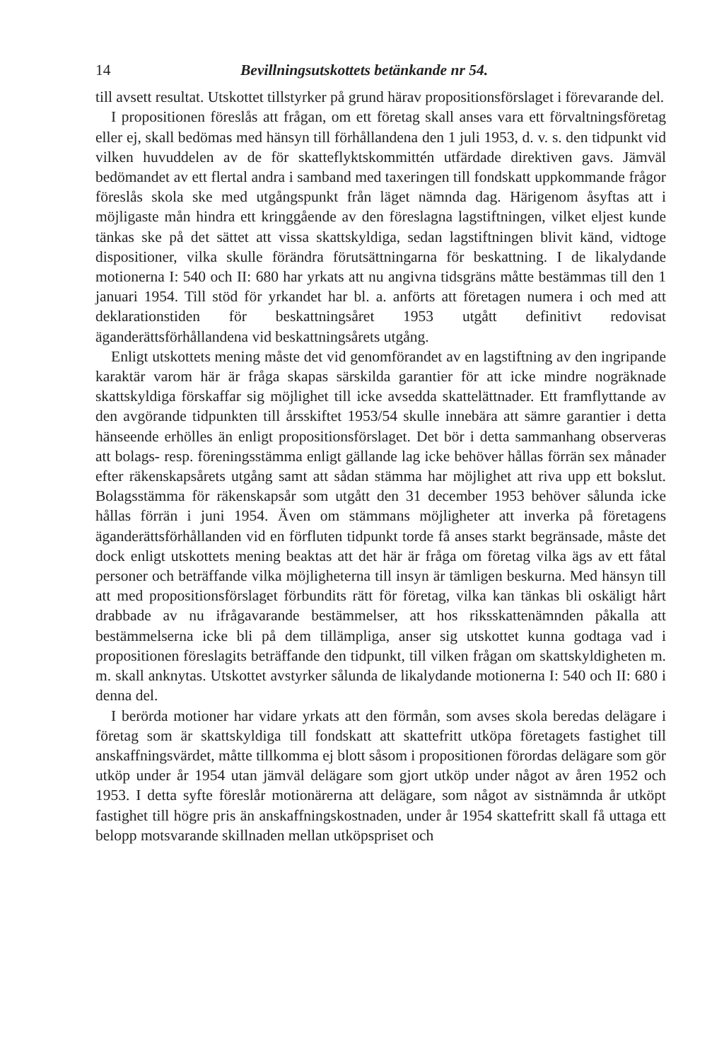14 Bevillningsutskottets betänkande nr 54.
till avsett resultat. Utskottet tillstyrker på grund härav propositionsförslaget i förevarande del.
I propositionen föreslås att frågan, om ett företag skall anses vara ett förvaltningsföretag eller ej, skall bedömas med hänsyn till förhållandena den 1 juli 1953, d. v. s. den tidpunkt vid vilken huvuddelen av de för skatteflyktskommittén utfärdade direktiven gavs. Jämväl bedömandet av ett flertal andra i samband med taxeringen till fondskatt uppkommande frågor föreslås skola ske med utgångspunkt från läget nämnda dag. Härigenom åsyftas att i möjligaste mån hindra ett kringgående av den föreslagna lagstiftningen, vilket eljest kunde tänkas ske på det sättet att vissa skattskyldiga, sedan lagstiftningen blivit känd, vidtoge dispositioner, vilka skulle förändra förutsättningarna för beskattning. I de likalydande motionerna I: 540 och II: 680 har yrkats att nu angivna tidsgräns måtte bestämmas till den 1 januari 1954. Till stöd för yrkandet har bl. a. anförts att företagen numera i och med att deklarationstiden för beskattningsåret 1953 utgått definitivt redovisat äganderättsförhållandena vid beskattningsårets utgång.
Enligt utskottets mening måste det vid genomförandet av en lagstiftning av den ingripande karaktär varom här är fråga skapas särskilda garantier för att icke mindre nogräknade skattskyldiga förskaffar sig möjlighet till icke avsedda skattelättnader. Ett framflyttande av den avgörande tidpunkten till årsskiftet 1953/54 skulle innebära att sämre garantier i detta hänseende erhölles än enligt propositionsförslaget. Det bör i detta sammanhang observeras att bolags- resp. föreningsstämma enligt gällande lag icke behöver hållas förrän sex månader efter räkenskapsårets utgång samt att sådan stämma har möjlighet att riva upp ett bokslut. Bolagsstämma för räkenskapsår som utgått den 31 december 1953 behöver sålunda icke hållas förrän i juni 1954. Även om stämmans möjligheter att inverka på företagens äganderättsförhållanden vid en förfluten tidpunkt torde få anses starkt begränsade, måste det dock enligt utskottets mening beaktas att det här är fråga om företag vilka ägs av ett fåtal personer och beträffande vilka möjligheterna till insyn är tämligen beskurna. Med hänsyn till att med propositionsförslaget förbundits rätt för företag, vilka kan tänkas bli oskäligt hårt drabbade av nu ifrågavarande bestämmelser, att hos riksskattenämnden påkalla att bestämmelserna icke bli på dem tillämpliga, anser sig utskottet kunna godtaga vad i propositionen föreslagits beträffande den tidpunkt, till vilken frågan om skattskyldigheten m. m. skall anknytas. Utskottet avstyrker sålunda de likalydande motionerna I: 540 och II: 680 i denna del.
I berörda motioner har vidare yrkats att den förmån, som avses skola beredas delägare i företag som är skattskyldiga till fondskatt att skattefritt utköpa företagets fastighet till anskaffningsvärdet, måtte tillkomma ej blott såsom i propositionen förordas delägare som gör utköp under år 1954 utan jämväl delägare som gjort utköp under något av åren 1952 och 1953. I detta syfte föreslår motionärerna att delägare, som något av sistnämnda år utköpt fastighet till högre pris än anskaffningskostnaden, under år 1954 skattefritt skall få uttaga ett belopp motsvarande skillnaden mellan utköpspriset och